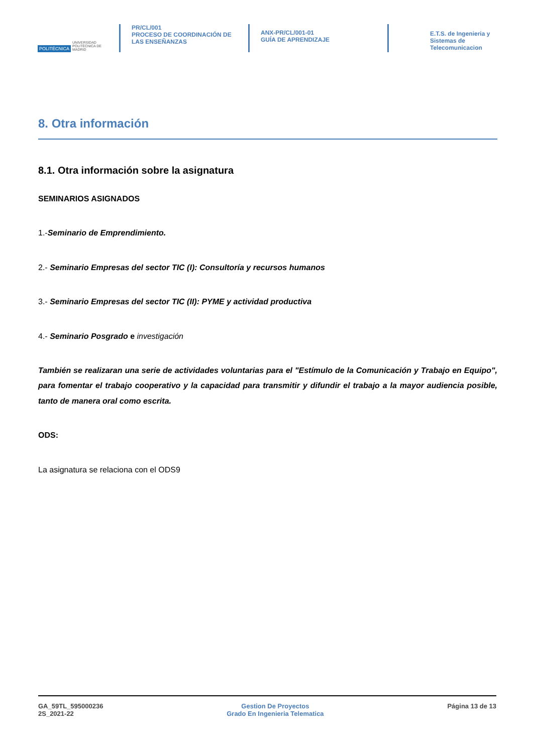POLITÉCNICA UNIVERSIDAD POLITÉCNICA DE MADRID
PR/CL/001
PROCESO DE COORDINACIÓN DE LAS ENSEÑANZAS
ANX-PR/CL/001-01
GUÍA DE APRENDIZAJE
E.T.S. de Ingenieria y
Sistemas de
Telecomunicacion
8. Otra información
8.1. Otra información sobre la asignatura
SEMINARIOS ASIGNADOS
1.-Seminario de Emprendimiento.
2.- Seminario Empresas del sector TIC (I): Consultoría y recursos humanos
3.- Seminario Empresas del sector TIC (II): PYME y actividad productiva
4.- Seminario Posgrado e investigación
También se realizaran una serie de actividades voluntarias para el "Estímulo de la Comunicación y Trabajo en Equipo", para fomentar el trabajo cooperativo y la capacidad para transmitir y difundir el trabajo a la mayor audiencia posible, tanto de manera oral como escrita.
ODS:
La asignatura se relaciona con el ODS9
GA_59TL_595000236
2S_2021-22
Gestion De Proyectos
Grado En Ingenieria Telematica
Página 13 de 13